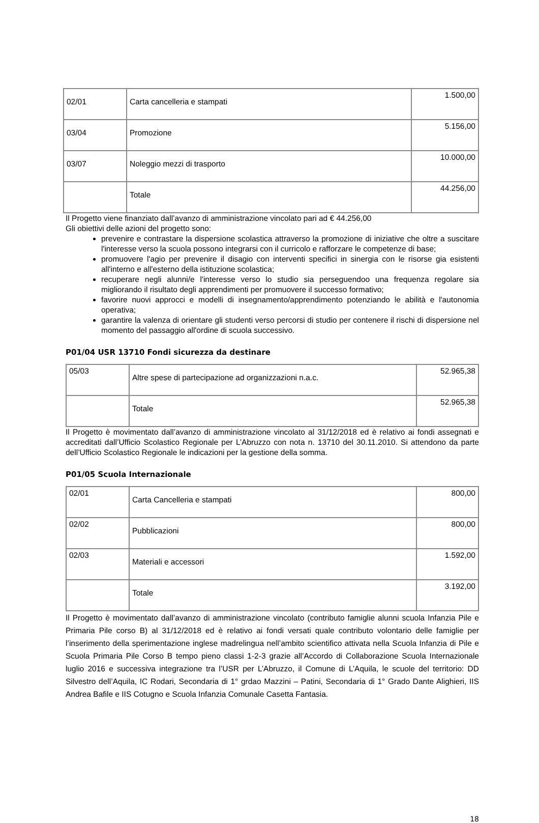| 02/01 | Carta cancelleria e stampati | 1.500,00 |
| 03/04 | Promozione | 5.156,00 |
| 03/07 | Noleggio mezzi di trasporto | 10.000,00 |
| | Totale | 44.256,00 |
Il Progetto viene finanziato dall’avanzo di amministrazione vincolato pari ad € 44.256,00
Gli obiettivi delle azioni del progetto sono:
prevenire e contrastare la dispersione scolastica attraverso la promozione di iniziative che oltre a suscitare l'interesse verso la scuola possono integrarsi con il curricolo e rafforzare le competenze di base;
promuovere l'agio per prevenire il disagio con interventi specifici in sinergia con le risorse gia esistenti all'interno e all'esterno della istituzione scolastica;
recuperare negli alunni/e l'interesse verso lo studio sia perseguendoo una frequenza regolare sia migliorando il risultato degli apprendimenti per promuovere il successo formativo;
favorire nuovi approcci e modelli di insegnamento/apprendimento potenziando le abilità e l'autonomia operativa;
garantire la valenza di orientare gli studenti verso percorsi di studio per contenere il rischi di dispersione nel momento del passaggio all'ordine di scuola successivo.
P01/04 USR 13710 Fondi sicurezza da destinare
| 05/03 | Altre spese di partecipazione ad organizzazioni n.a.c. | 52.965,38 |
| | Totale | 52.965,38 |
Il Progetto è movimentato dall’avanzo di amministrazione vincolato al 31/12/2018 ed è relativo ai fondi assegnati e accreditati dall’Ufficio Scolastico Regionale per L’Abruzzo con nota n. 13710 del 30.11.2010. Si attendono da parte dell’Ufficio Scolastico Regionale le indicazioni per la gestione della somma.
P01/05 Scuola Internazionale
| 02/01 | Carta Cancelleria e stampati | 800,00 |
| 02/02 | Pubblicazioni | 800,00 |
| 02/03 | Materiali e accessori | 1.592,00 |
| | Totale | 3.192,00 |
Il Progetto è movimentato dall’avanzo di amministrazione vincolato (contributo famiglie alunni scuola Infanzia Pile e Primaria Pile corso B) al 31/12/2018 ed è relativo ai fondi versati quale contributo volontario delle famiglie per l’inserimento della sperimentazione inglese madrelingua nell’ambito scientifico attivata nella Scuola Infanzia di Pile e Scuola Primaria Pile Corso B tempo pieno classi 1-2-3 grazie all’Accordo di Collaborazione Scuola Internazionale luglio 2016 e successiva integrazione tra l’USR per L’Abruzzo, il Comune di L’Aquila, le scuole del territorio: DD Silvestro dell’Aquila, IC Rodari, Secondaria di 1° grdao Mazzini – Patini, Secondaria di 1° Grado Dante Alighieri, IIS Andrea Bafile e IIS Cotugno e Scuola Infanzia Comunale Casetta Fantasia.
18